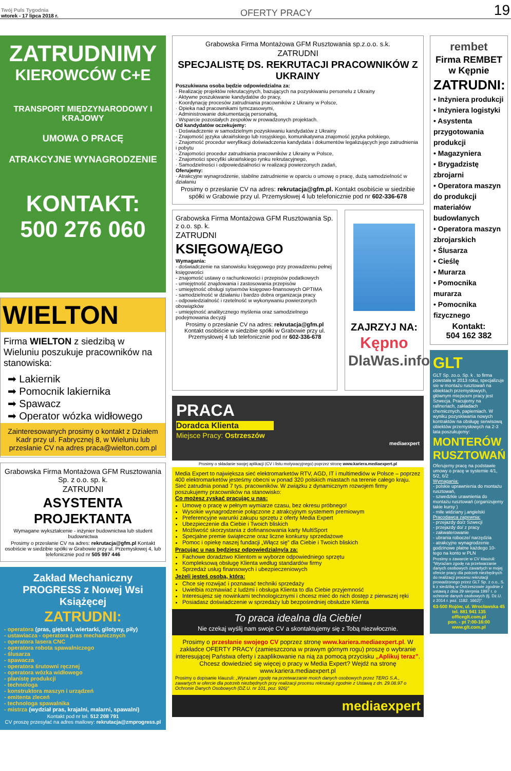Twój Puls Tygodnia
wtorek - 17 lipca 2018 r.
OFERTY PRACY
19
ZATRUDNIMY
KIEROWCÓW C+E
TRANSPORT MIĘDZYNARODOWY I KRAJOWY
UMOWA O PRACĘ
ATRAKCYJNE WYNAGRODZENIE
KONTAKT:
500 276 060
WIELTON
Firma WIELTON z siedzibą w Wieluniu poszukuje pracowników na stanowiska:
➡ Lakiernik
➡ Pomocnik lakiernika
➡ Spawacz
➡ Operator wózka widłowego
Zainteresowanych prosimy o kontakt z Działem Kadr przy ul. Fabrycznej 8, w Wieluniu lub przesłanie CV na adres praca@wielton.com.pl
Grabowska Firma Montażowa GFM Rusztowania Sp. z o.o. sp. k.
ZATRUDNI
ASYSTENTA PROJEKTANTA
Wymagane wykształcenie - inżynier budownictwa lub student budownictwa
Prosimy o przesłanie CV na adres: rekrutacja@gfm.pl Kontakt osobiście w siedzibie spółki w Grabowie przy ul. Przemysłowej 4, lub telefonicznie pod nr 505 997 446
Zakład Mechaniczny PROGRESS z Nowej Wsi Książęcej
ZATRUDNI:
- operatora (pras, giętarki, wiertarki, gilotyny, piły)
- ustawiacza - operatora pras mechanicznych
- operatora lasera CNC
- operatora robota spawalniczego
- ślusarza
- spawacza
- operatora śrutowni ręcznej
- operatora wózka widłowego
- planistę produkcji
- technologa
- konstruktora maszyn i urządzeń
- emitenta zleceń
- technologa spawalnika
- mistrza (wydział pras, krajalni, malarni, spawalni)
Kontakt pod nr tel. 512 208 791
CV proszę przesyłać na adres mailowy: rekrutacja@zmprogress.pl
Grabowska Firma Montażowa GFM Rusztowania sp.z.o.o. s.k.
ZATRUDNI
SPECJALISTĘ DS. REKRUTACJI PRACOWNIKÓW Z UKRAINY
Poszukiwana osoba będzie odpowiedzialna za:
· Realizację projektów rekrutacyjnych, bazujących na pozyskiwaniu personelu z Ukrainy
· Aktywne poszukiwanie kandydatów do pracy,
· Koordynację procesów zatrudniania pracowników z Ukrainy w Polsce,
· Opieka nad pracownikami tymczasowymi,
· Administrowanie dokumentacją personalną,
· Wsparcie pozostałych zespołów w prowadzonych projektach.
Od kandydatów oczekujemy:
· Doświadczenie w samodzielnym pozyskiwaniu kandydatów z Ukrainy
· Znajomość języka ukraińskiego lub rosyjskiego, komunikatywna znajomość języka polskiego,
· Znajomość procedur weryfikacji doświadczenia kandydata i dokumentów legalizujących jego zatrudnienia i pobytu
· Znajomości procedur zatrudniania pracowników z Ukrainy w Polsce,
· Znajomości specyfiki ukraińskiego rynku rekrutacyjnego,
· Samodzielności i odpowiedzialności w realizacji powierzonych zadań,
Oferujemy:
· Atrakcyjne wynagrodzenie, stabilne zatrudnienie w oparciu o umowę o pracę, dużą samodzielność w działaniu
Prosimy o przesłanie CV na adres: rekrutacja@gfm.pl. Kontakt osobiście w siedzibie spółki w Grabowie przy ul. Przemysłowej 4 lub telefonicznie pod nr 602-336-678
Grabowska Firma Montażowa GFM Rusztowania Sp. z o.o. sp. k.
ZATRUDNI
KSIĘGOWĄ/EGO
Wymagania:
- doświadczenie na stanowisku księgowego przy prowadzeniu pełnej księgowości
- znajomość ustawy o rachunkowości i przepisów podatkowych
- umiejętność znajdowania i zastosowania przepisów
- umiejętność obsługi sytsemów księgowo-finansowych OPTIMA
- samodzielność w działaniu i bardzo dobra organizacja pracy
- odpowiedzialność i rzetelność w wykonywaniu powierzonych obowiązków
- umiejętność analitycznego myślenia oraz samodzielnego podejmowania decyzji
Prosimy o przesłanie CV na adres: rekrutacja@gfm.pl Kontakt osobiście w siedzibie spółki w Grabowie przy ul. Przemysłowej 4 lub telefonicznie pod nr 602-336-678
ZAJRZYJ NA:
Kępno
DlaWas.info
PRACA
Doradca Klienta
Miejsce Pracy: Ostrzeszów
mediaexpert
Prosimy o składanie swojej aplikacji (CV i listu motywacyjnego) poprzez stronę www.kariera.mediaexpert.pl
Media Expert to największa sieć elektromarketów RTV, AGD, IT i multimediów w Polsce – poprzez 400 elektromarketów jesteśmy obecni w ponad 320 polskich miastach na terenie całego kraju. Sieć zatrudnia ponad 7 tys. pracowników. W związku z dynamicznym rozwojem firmy poszukujemy pracowników na stanowisko:
Co możesz zyskać pracując u nas:
Umowę o pracę w pełnym wymiarze czasu, bez okresu próbnego!
Wysokie wynagrodzenie połączone z atrakcyjnym systemem premiowym
Preferencyjne warunki zakupu sprzętu z oferty Media Expert
Ubezpieczenie dla Ciebie i Twoich bliskich
Możliwość skorzystania z dofinansowania karty MultiSport
Specjalne premie świąteczne oraz liczne konkursy sprzedażowe
Pomoc i opiekę naszej fundacji „Włącz się” dla Ciebie i Twoich bliskich
Pracując u nas będziesz odpowiedzialny/a za:
Fachowe doradztwo Klientom w wyborze odpowiedniego sprzętu
Kompleksową obsługę Klienta według standardów firmy
Sprzedaż usług finansowych i ubezpieczeniowych
Jeżeli jesteś osobą, która:
Chce się rozwijać i poznawać techniki sprzedaży
Uwielbia rozmawiać z ludźmi i obsługa Klienta to dla Ciebie przyjemność
Interesujesz się nowinkami technologicznymi i chcesz mieć do nich dostęp z pierwszej ręki
Posiadasz doświadczenie w sprzedaży lub bezpośredniej obsłudze Klienta
To praca idealna dla Ciebie!
Nie czekaj wyślij nam swoje CV a skontaktujemy się z Tobą niezwłocznie.
Prosimy o przesłanie swojego CV poprzez stronę www.kariera.mediaexpert.pl. W zakładce OFERTY PRACY (zamieszczona w prawym górnym rogu) proszę o wybranie interesującej Państwa oferty i zaaplikowanie na nią za pomocą przycisku „Aplikuj teraz”. Chcesz dowiedzieć się więcej o pracy w Media Expert? Wejdź na stronę www.kariera.mediaexpert.pl
Prosimy o dopisanie klauzuli: „Wyrażam zgodę na przetwarzanie moich danych osobowych przez TERG S.A., zawartych w ofercie dla potrzeb niezbędnych przy realizacji procesu rekrutacji zgodnie z Ustawą z dn. 29.08.97 o Ochronie Danych Osobowych (DZ.U. nr 101, poz. 926)”
mediaexpert
rembet
Firma REMBET w Kępnie
ZATRUDNI:
• Inżyniera produkcji
• Inżyniera logistyki
• Asystenta przygotowania produkcji
• Magazyniera
• Brygadzistę zbrojarni
• Operatora maszyn do produkcji materiałów budowlanych
• Operatora maszyn zbrojarskich
• Ślusarza
• Cieślę
• Murarza
• Pomocnika murarza
• Pomocnika fizycznego
Kontakt:
504 162 382
GLT
GLT Sp. zo.o. Sp. k . to firma powstała w 2013 roku, specjalizuje sie w montażu rusztowań na obiektach przemysłowych, głównym miejscem pracy jest Szwecja. Pracujemy na rafineriach, zakładach chemicznych, papierniach. W wyniku pozyskiwania nowych kontraktów na obsługę serwisową obiektów przemysłowych na 2-3 lata poszukujemy:
MONTERÓW RUSZTOWAŃ
Oferujemy pracę na podstawie umowy o pracę w systemie 4/1, 5/2, 6/2
Wymagania:
- polskie uprawnienia do montażu rusztowań,
- szwedzkie urawnienia do montażu rusztowań (organizujemy takie kursy )
- mile widziany j.angielski
Pracodawca zapewnia:
- przejazdy do/z Szwecji
- przejazdy do/ z pracy
- zakwaterowanie
- ubrania robocze/ narzędzia
- atrakcyjne wynagrodzenie godzinowe płatne każdego 10- tego na konto w PLN
Prosimy o zawarcie w CV klauzuli: "Wyrażam zgodę na przetwarzanie danych osobowych zawartych w mojej ofercie pracy dla potrzeb niezbędnych do realizacji procesu rekrutacji prowadzonego przez GLT Sp. z o.o., S. k z siedzibą w Ostrzeszowie zgodnie z ustawą z dnia 29 sierpnia 1997 r. o ochronie danych osobowych (tj. Dz.U. z 2014 r. poz. 1182. 1662)".
63-500 Rojów, ul. Wrocławska 45
tel. 881 941 135
officeglt.com.pl
pon. - pt 7:00-16:00
www.glt.com.pl